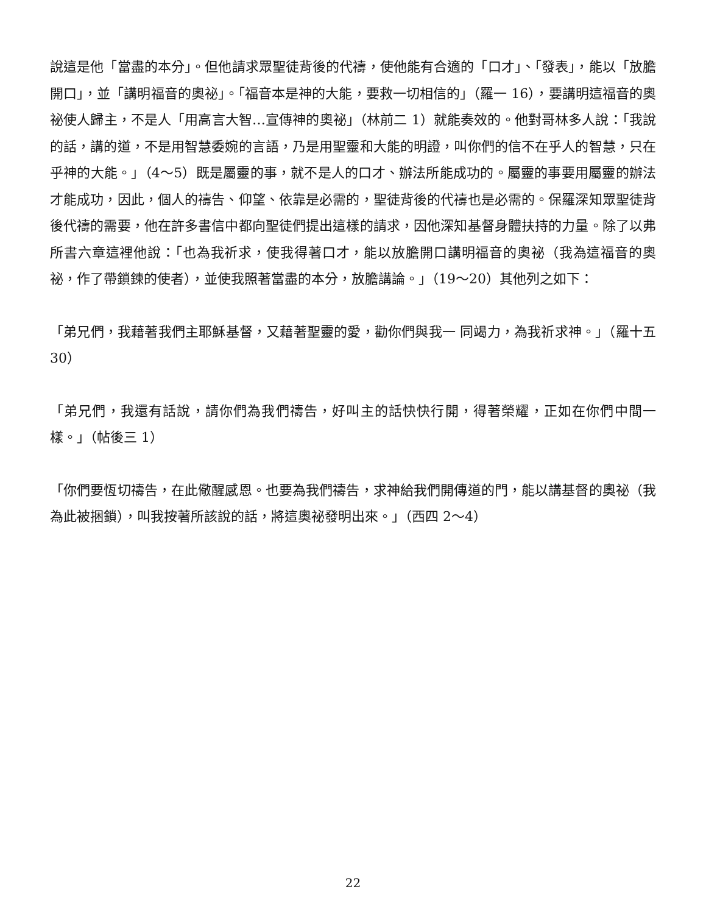說這是他「當盡的本分」。但他請求眾聖徒背後的代禱，使他能有合適的「口才」、「發表」，能以「放膽開口」，並「講明福音的奧祕」。「福音本是神的大能，要救一切相信的」（羅一 16），要講明這福音的奧祕使人歸主，不是人「用高言大智…宣傳神的奧祕」（林前二 1）就能奏效的。他對哥林多人說：「我說的話，講的道，不是用智慧委婉的言語，乃是用聖靈和大能的明證，叫你們的信不在乎人的智慧，只在乎神的大能。」（4～5）既是屬靈的事，就不是人的口才、辦法所能成功的。屬靈的事要用屬靈的辦法才能成功，因此，個人的禱告、仰望、依靠是必需的，聖徒背後的代禱也是必需的。保羅深知眾聖徒背後代禱的需要，他在許多書信中都向聖徒們提出這樣的請求，因他深知基督身體扶持的力量。除了以弗所書六章這裡他說：「也為我祈求，使我得著口才，能以放膽開口講明福音的奧祕（我為這福音的奧祕，作了帶鎖鍊的使者），並使我照著當盡的本分，放膽講論。」（19～20）其他列之如下：
「弟兄們，我藉著我們主耶穌基督，又藉著聖靈的愛，勸你們與我一 同竭力，為我祈求神。」（羅十五 30）
「弟兄們，我還有話說，請你們為我們禱告，好叫主的話快快行開，得著榮耀，正如在你們中間一樣。」（帖後三 1）
「你們要恆切禱告，在此儆醒感恩。也要為我們禱告，求神給我們開傳道的門，能以講基督的奧祕（我為此被捆鎖），叫我按著所該說的話，將這奧祕發明出來。」（西四 2～4）
22